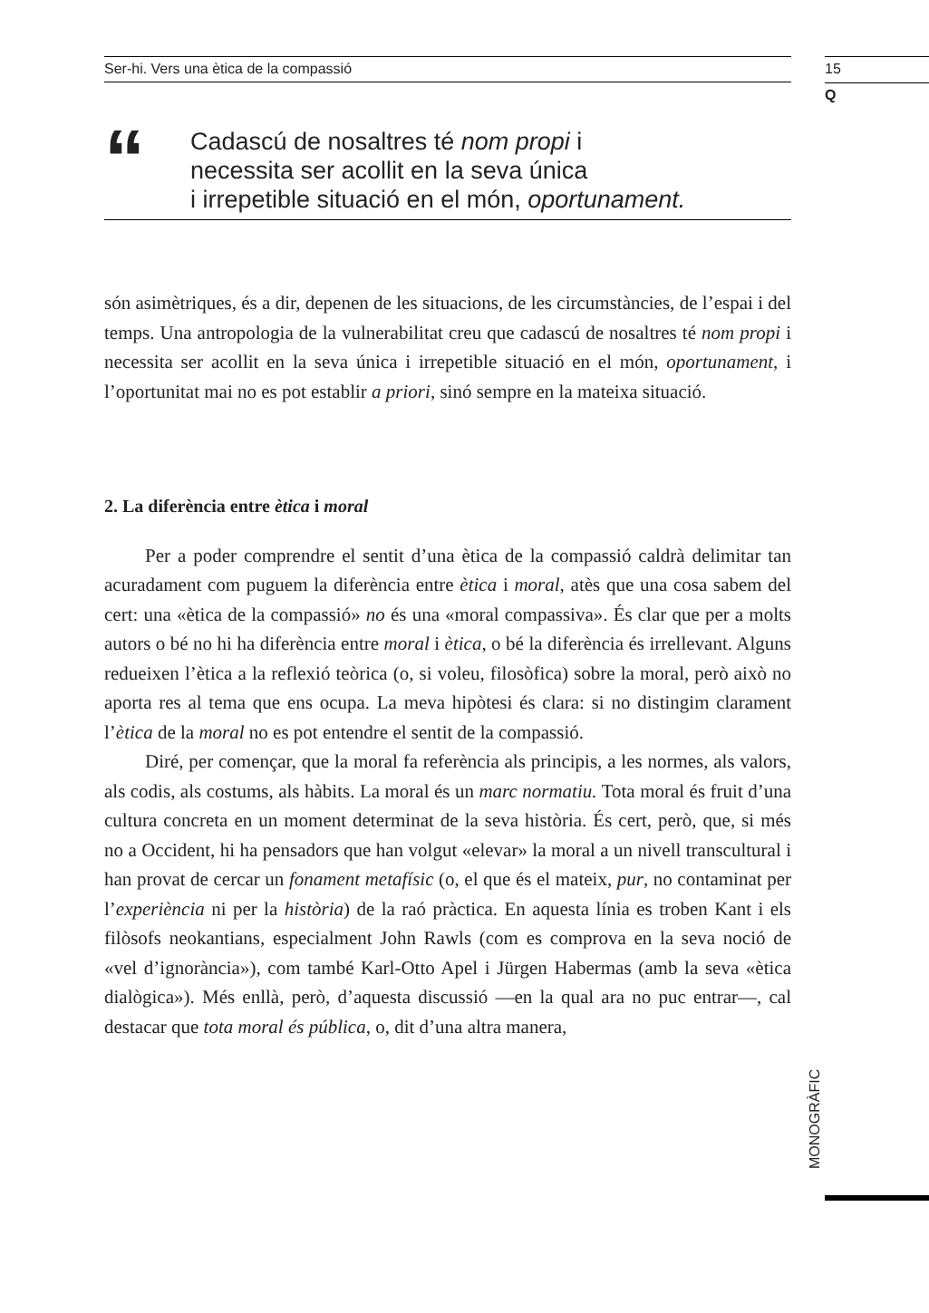Ser-hi. Vers una ètica de la compassió
15
Q
“
Cadascú de nosaltres té nom propi i
necessita ser acollit en la seva única
i irrepetible situació en el món, oportunament.
són asimètriques, és a dir, depenen de les situacions, de les circumstàncies, de l’espai i del temps. Una antropologia de la vulnerabilitat creu que cadascú de nosaltres té nom propi i necessita ser acollit en la seva única i irrepetible situació en el món, oportunament, i l’oportunitat mai no es pot establir a priori, sinó sempre en la mateixa situació.
2. La diferència entre ètica i moral
Per a poder comprendre el sentit d’una ètica de la compassió caldrà delimitar tan acuradament com puguem la diferència entre ètica i moral, atès que una cosa sabem del cert: una «ètica de la compassió» no és una «moral compassiva». És clar que per a molts autors o bé no hi ha diferència entre moral i ètica, o bé la diferència és irrellevant. Alguns redueixen l’ètica a la reflexió teòrica (o, si voleu, filosòfica) sobre la moral, però això no aporta res al tema que ens ocupa. La meva hipòtesi és clara: si no distingim clarament l’ètica de la moral no es pot entendre el sentit de la compassió.
Diré, per començar, que la moral fa referència als principis, a les normes, als valors, als codis, als costums, als hàbits. La moral és un marc normatiu. Tota moral és fruit d’una cultura concreta en un moment determinat de la seva història. És cert, però, que, si més no a Occident, hi ha pensadors que han volgut «elevar» la moral a un nivell transcultural i han provat de cercar un fonament metafísic (o, el que és el mateix, pur, no contaminat per l’experiència ni per la història) de la raó pràctica. En aquesta línia es troben Kant i els filòsofs neokantians, especialment John Rawls (com es comprova en la seva noció de «vel d’ignorància»), com també Karl-Otto Apel i Jürgen Habermas (amb la seva «ètica dialògica»). Més enllà, però, d’aquesta discussió —en la qual ara no puc entrar—, cal destacar que tota moral és pública, o, dit d’una altra manera,
MONOGRÀFIC